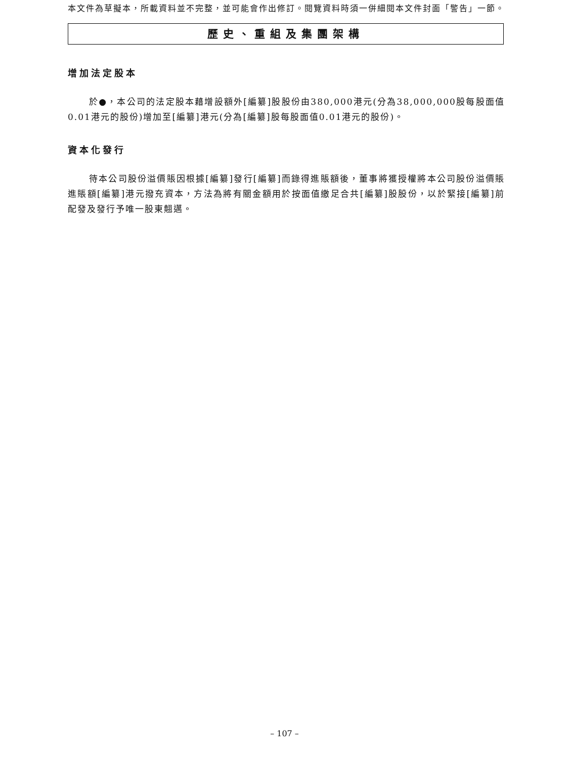本文件為草擬本，所載資料並不完整，並可能會作出修訂。閱覽資料時須一併細閱本文件封面「警告」一節。
歷史、重組及集團架構
增加法定股本
於●，本公司的法定股本藉增設額外[編纂]股股份由380,000港元(分為38,000,000股每股面值0.01港元的股份)增加至[編纂]港元(分為[編纂]股每股面值0.01港元的股份)。
資本化發行
待本公司股份溢價賬因根據[編纂]發行[編纂]而錄得進賬額後，董事將獲授權將本公司股份溢價賬進賬額[編纂]港元撥充資本，方法為將有關金額用於按面值繳足合共[編纂]股股份，以於緊接[編纂]前配發及發行予唯一股東翹邁。
– 107 –